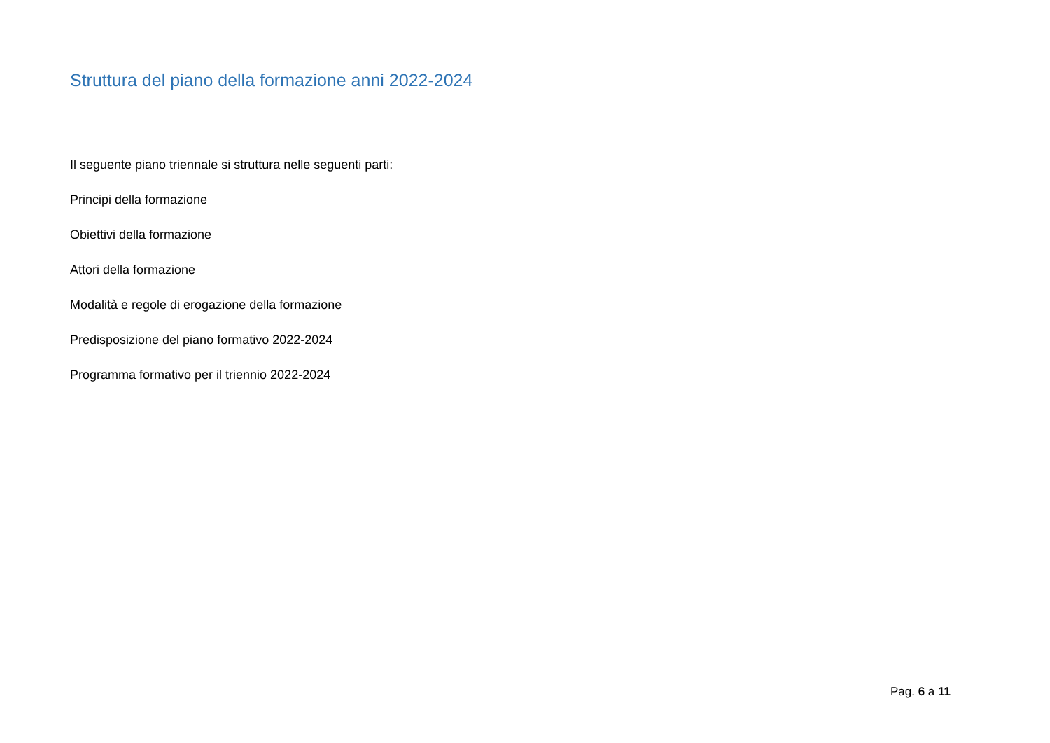Struttura del piano della formazione anni 2022-2024
Il seguente piano triennale si struttura nelle seguenti parti:
Principi della formazione
Obiettivi della formazione
Attori della formazione
Modalità e regole di erogazione della formazione
Predisposizione del piano formativo 2022-2024
Programma formativo per il triennio 2022-2024
Pag. 6 a 11